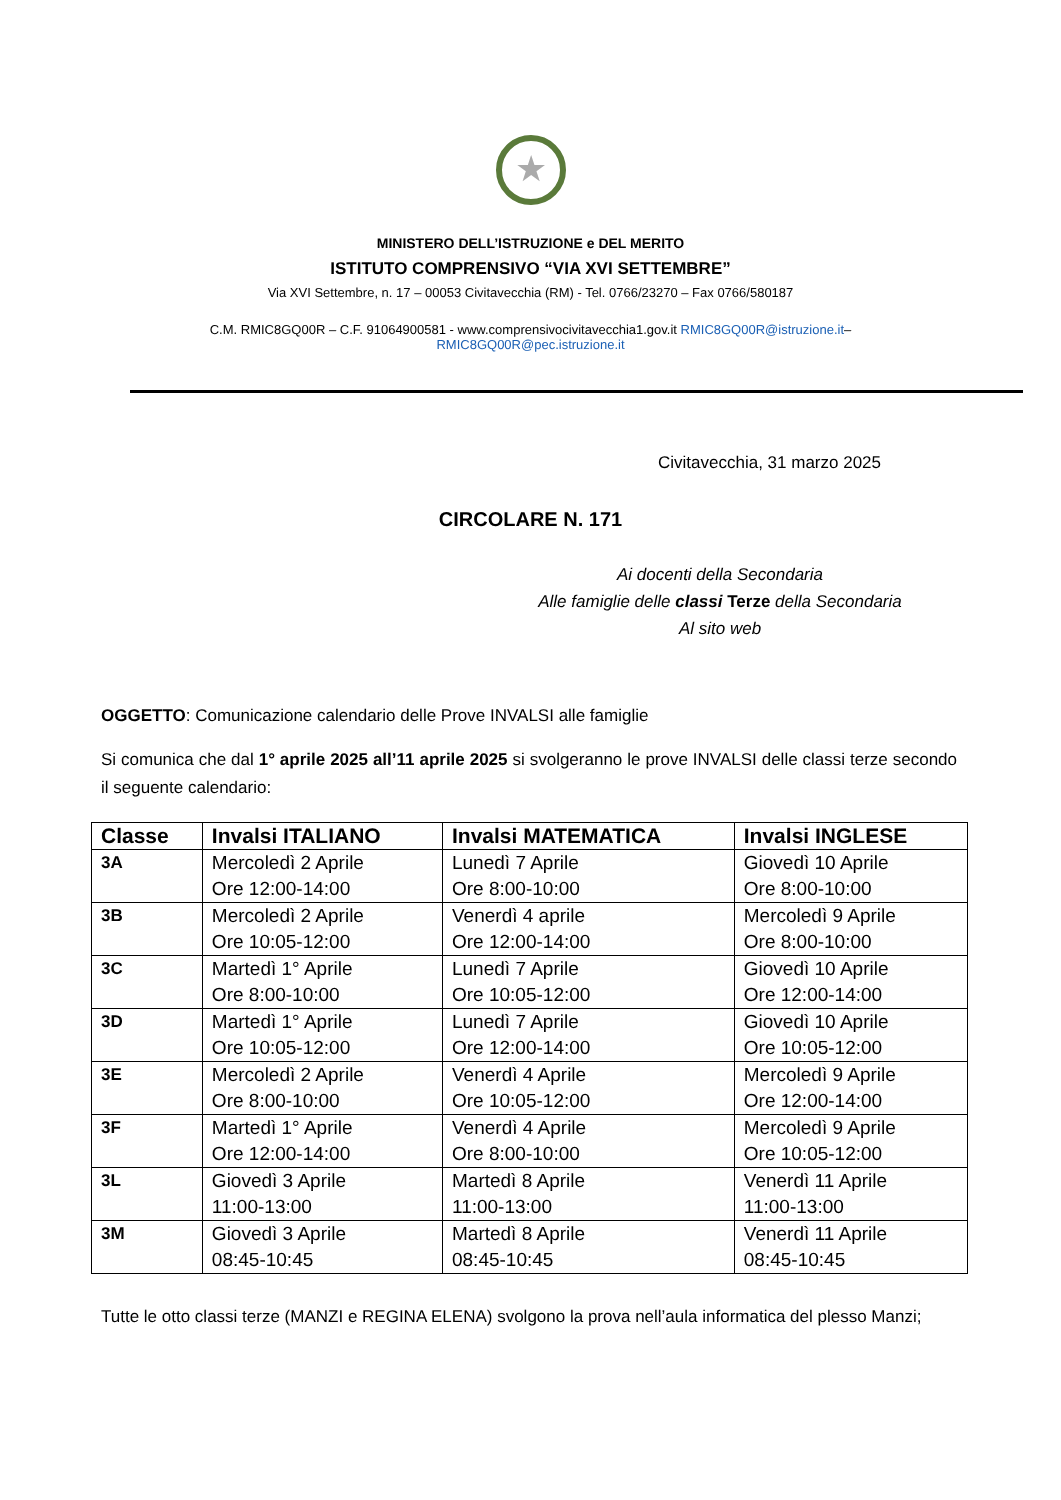★
MINISTERO DELL’ISTRUZIONE e DEL MERITO
ISTITUTO COMPRENSIVO “VIA XVI SETTEMBRE”
Via XVI Settembre, n. 17 – 00053 Civitavecchia (RM) - Tel. 0766/23270 – Fax 0766/580187
C.M. RMIC8GQ00R – C.F. 91064900581 - www.comprensivocivitavecchia1.gov.it RMIC8GQ00R@istruzione.it–
RMIC8GQ00R@pec.istruzione.it
Civitavecchia, 31 marzo 2025
CIRCOLARE N. 171
Ai docenti della Secondaria
Alle famiglie delle classi Terze della Secondaria
Al sito web
OGGETTO: Comunicazione calendario delle Prove INVALSI alle famiglie
Si comunica che dal 1° aprile 2025 all’11 aprile 2025 si svolgeranno le prove INVALSI delle classi terze secondo il seguente calendario:
| Classe | Invalsi ITALIANO | Invalsi MATEMATICA | Invalsi INGLESE |
| --- | --- | --- | --- |
| 3A | Mercoledì 2 Aprile Ore 12:00-14:00 | Lunedì 7 Aprile Ore 8:00-10:00 | Giovedì 10 Aprile Ore 8:00-10:00 |
| 3B | Mercoledì 2 Aprile Ore 10:05-12:00 | Venerdì 4 aprile Ore 12:00-14:00 | Mercoledì 9 Aprile Ore 8:00-10:00 |
| 3C | Martedì 1° Aprile Ore 8:00-10:00 | Lunedì 7 Aprile Ore 10:05-12:00 | Giovedì 10 Aprile Ore 12:00-14:00 |
| 3D | Martedì 1° Aprile Ore 10:05-12:00 | Lunedì 7 Aprile Ore 12:00-14:00 | Giovedì 10 Aprile Ore 10:05-12:00 |
| 3E | Mercoledì 2 Aprile Ore 8:00-10:00 | Venerdì 4 Aprile Ore 10:05-12:00 | Mercoledì 9 Aprile Ore 12:00-14:00 |
| 3F | Martedì 1° Aprile Ore 12:00-14:00 | Venerdì 4 Aprile Ore 8:00-10:00 | Mercoledì 9 Aprile Ore 10:05-12:00 |
| 3L | Giovedì 3 Aprile 11:00-13:00 | Martedì 8 Aprile 11:00-13:00 | Venerdì 11 Aprile 11:00-13:00 |
| 3M | Giovedì 3 Aprile 08:45-10:45 | Martedì 8 Aprile 08:45-10:45 | Venerdì 11 Aprile 08:45-10:45 |
Tutte le otto classi terze (MANZI e REGINA ELENA) svolgono la prova nell’aula informatica del plesso Manzi;